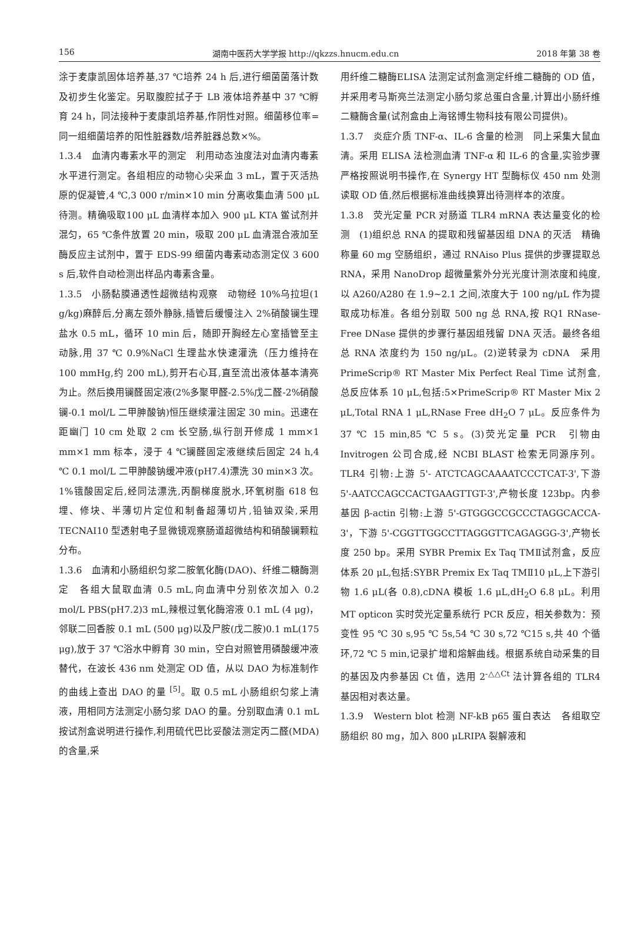156 湖南中医药大学学报 http://qkzzs.hnucm.edu.cn 2018 年第 38 卷
涂于麦康凯固体培养基,37 ℃培养 24 h 后,进行细菌菌落计数及初步生化鉴定。另取腹腔拭子于 LB 液体培养基中 37 ℃孵育 24 h，同法接种于麦康凯培养基,作阴性对照。细菌移位率=同一组细菌培养的阳性脏器数/培养脏器总数×%。
1.3.4　血清内毒素水平的测定　利用动态浊度法对血清内毒素水平进行测定。各组相应的动物心尖采血 3 mL，置于灭活热原的促凝管,4 ℃,3 000 r/min×10 min 分离收集血清 500 μL 待测。精确吸取100 μL 血清样本加入 900 μL KTA 鲎试剂并混匀，65 ℃条件放置 20 min，吸取 200 μL 血清混合液加至酶反应主试剂中，置于 EDS-99 细菌内毒素动态测定仪 3 600 s 后,软件自动检测出样品内毒素含量。
1.3.5　小肠黏膜通透性超微结构观察　动物经 10%乌拉坦(1 g/kg)麻醉后,分离左颈外静脉,插管后缓慢注入 2%硝酸镧生理盐水 0.5 mL，循环 10 min 后，随即开胸经左心室插管至主动脉,用 37 ℃ 0.9%NaCl 生理盐水快速灌洗（压力维持在 100 mmHg,约 200 mL),剪开右心耳,直至流出液体基本清亮为止。然后换用镧醛固定液(2%多聚甲醛-2.5%戊二醛-2%硝酸镧-0.1 mol/L 二甲胂酸钠)恒压继续灌注固定 30 min。迅速在距幽门 10 cm 处取 2 cm 长空肠,纵行剖开修成 1 mm×1 mm×1 mm 标本，浸于 4 ℃镧醛固定液继续后固定 24 h,4 ℃ 0.1 mol/L 二甲胂酸钠缓冲液(pH7.4)漂洗 30 min×3 次。1%锇酸固定后,经同法漂洗,丙酮梯度脱水,环氧树脂 618 包埋、修块、半薄切片定位和制备超薄切片,铅铀双染,采用 TECNAI10 型透射电子显微镜观察肠道超微结构和硝酸镧颗粒分布。
1.3.6　血清和小肠组织匀浆二胺氧化酶(DAO)、纤维二糖酶测定　各组大鼠取血清 0.5 mL,向血清中分别依次加入 0.2 mol/L PBS(pH7.2)3 mL,辣根过氧化酶溶液 0.1 mL (4 μg)，邻联二回香胺 0.1 mL (500 μg)以及尸胺(戊二胺)0.1 mL(175 μg),放于 37 ℃浴水中孵育 30 min，空白对照管用磷酸缓冲液替代，在波长 436 nm 处测定 OD 值，从以 DAO 为标准制作的曲线上查出 DAO 的量 <sup>[5]</sup>。取 0.5 mL 小肠组织匀浆上清液，用相同方法测定小肠匀浆 DAO 的量。分别取血清 0.1 mL 按试剂盒说明进行操作,利用硫代巴比妥酸法测定丙二醛(MDA)的含量,采
用纤维二糖酶ELISA 法测定试剂盒测定纤维二糖酶的 OD 值，并采用考马斯亮兰法测定小肠匀浆总蛋白含量,计算出小肠纤维二糖酶含量(试剂盒由上海铭博生物科技有限公司提供)。
1.3.7　炎症介质 TNF-α、IL-6 含量的检测　同上采集大鼠血清。采用 ELISA 法检测血清 TNF-α 和 IL-6 的含量,实验步骤严格按照说明书操作,在 Synergy HT 型酶标仪 450 nm 处测读取 OD 值,然后根据标准曲线换算出待测样本的浓度。
1.3.8　荧光定量 PCR 对肠道 TLR4 mRNA 表达量变化的检测　(1)组织总 RNA 的提取和残留基因组 DNA 的灭活　精确称量 60 mg 空肠组织，通过 RNAiso Plus 提供的步骤提取总 RNA，采用 NanoDrop 超微量紫外分光光度计测浓度和纯度,以 A260/A280 在 1.9~2.1 之间,浓度大于 100 ng/μL 作为提取成功标准。各组分别取 500 ng 总 RNA,按 RQ1 RNase-Free DNase 提供的步骤行基因组残留 DNA 灭活。最终各组总 RNA 浓度约为 150 ng/μL。(2)逆转录为 cDNA　采用 PrimeScrip® RT Master Mix Perfect Real Time 试剂盒,总反应体系 10 μL,包括:5×PrimeScrip® RT Master Mix 2 μL,Total RNA 1 μL,RNase Free dH<sub>2</sub>O 7 μL。反应条件为 37 ℃ 15 min,85 ℃ 5 s。(3)荧光定量 PCR　引物由 Invitrogen 公司合成,经 NCBI BLAST 检索无同源序列。TLR4 引物:上游 5'- ATCTCAGCAAAATCCCTCAT-3',下游 5'-AATCCAGCCACTGAAGTTGT-3',产物长度 123bp。内参基因 β-actin 引物:上游 5'-GTGGGCCGCCCTAGGCACCA-3'，下游 5'-CGGTTGGCCTTAGGGTTCAGAGGG-3',产物长度 250 bp。采用 SYBR Premix Ex Taq TMⅡ试剂盒，反应体系 20 μL,包括:SYBR Premix Ex Taq TMⅡ10 μL,上下游引物 1.6 μL(各 0.8),cDNA 模板 1.6 μL,dH<sub>2</sub>O 6.8 μL。利用 MT opticon 实时荧光定量系统行 PCR 反应，相关参数为：预变性 95 ℃ 30 s,95 ℃ 5s,54 ℃ 30 s,72 ℃15 s,共 40 个循环,72 ℃ 5 min,记录扩增和熔解曲线。根据系统自动采集的目的基因及内参基因 Ct 值，选用 2<sup>-△△Ct</sup> 法计算各组的 TLR4 基因相对表达量。
1.3.9　Western blot 检测 NF-kB p65 蛋白表达　各组取空肠组织 80 mg，加入 800 μLRIPA 裂解液和